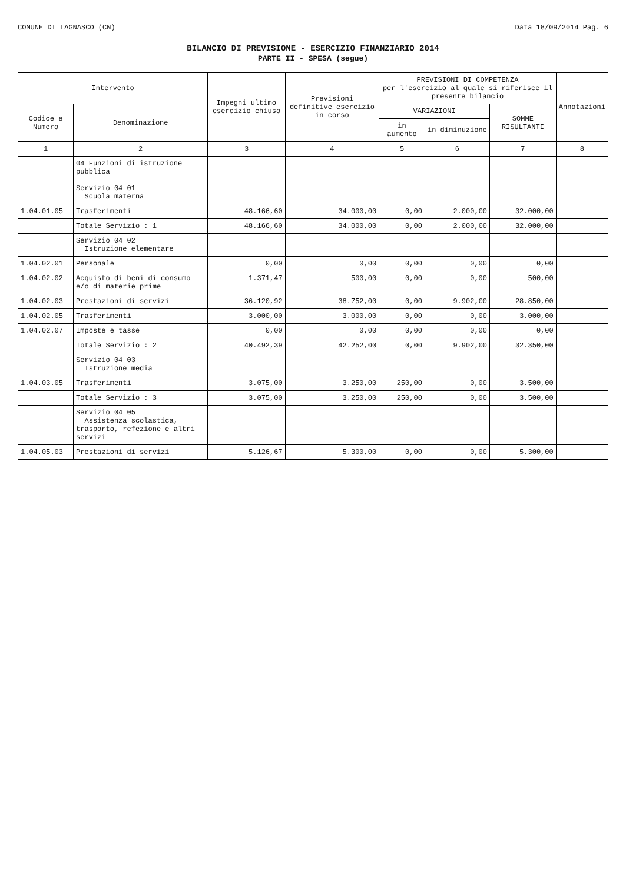COMUNE DI LAGNASCO (CN) Data 18/09/2014 Pag. 6
BILANCIO DI PREVISIONE - ESERCIZIO FINANZIARIO 2014
PARTE II - SPESA (segue)
| Intervento | | Impegni ultimo esercizio chiuso | Previsioni definitive esercizio in corso | PREVISIONI DI COMPETENZA per l'esercizio al quale si riferisce il presente bilancio | | | Annotazioni |
| --- | --- | --- | --- | --- | --- | --- | --- |
| Codice e Numero | Denominazione | | | VARIAZIONI | | SOMME RISULTANTI | |
| | | | | in aumento | in diminuzione | | |
| 1 | 2 | 3 | 4 | 5 | 6 | 7 | 8 |
| | 04 Funzioni di istruzione pubblica Servizio 04 01 Scuola materna | | | | | | |
| 1.04.01.05 | Trasferimenti | 48.166,60 | 34.000,00 | 0,00 | 2.000,00 | 32.000,00 | |
| | Totale Servizio : 1 | 48.166,60 | 34.000,00 | 0,00 | 2.000,00 | 32.000,00 | |
| | Servizio 04 02 Istruzione elementare | | | | | | |
| 1.04.02.01 | Personale | 0,00 | 0,00 | 0,00 | 0,00 | 0,00 | |
| 1.04.02.02 | Acquisto di beni di consumo e/o di materie prime | 1.371,47 | 500,00 | 0,00 | 0,00 | 500,00 | |
| 1.04.02.03 | Prestazioni di servizi | 36.120,92 | 38.752,00 | 0,00 | 9.902,00 | 28.850,00 | |
| 1.04.02.05 | Trasferimenti | 3.000,00 | 3.000,00 | 0,00 | 0,00 | 3.000,00 | |
| 1.04.02.07 | Imposte e tasse | 0,00 | 0,00 | 0,00 | 0,00 | 0,00 | |
| | Totale Servizio : 2 | 40.492,39 | 42.252,00 | 0,00 | 9.902,00 | 32.350,00 | |
| | Servizio 04 03 Istruzione media | | | | | | |
| 1.04.03.05 | Trasferimenti | 3.075,00 | 3.250,00 | 250,00 | 0,00 | 3.500,00 | |
| | Totale Servizio : 3 | 3.075,00 | 3.250,00 | 250,00 | 0,00 | 3.500,00 | |
| | Servizio 04 05 Assistenza scolastica, trasporto, refezione e altri servizi | | | | | | |
| 1.04.05.03 | Prestazioni di servizi | 5.126,67 | 5.300,00 | 0,00 | 0,00 | 5.300,00 | |